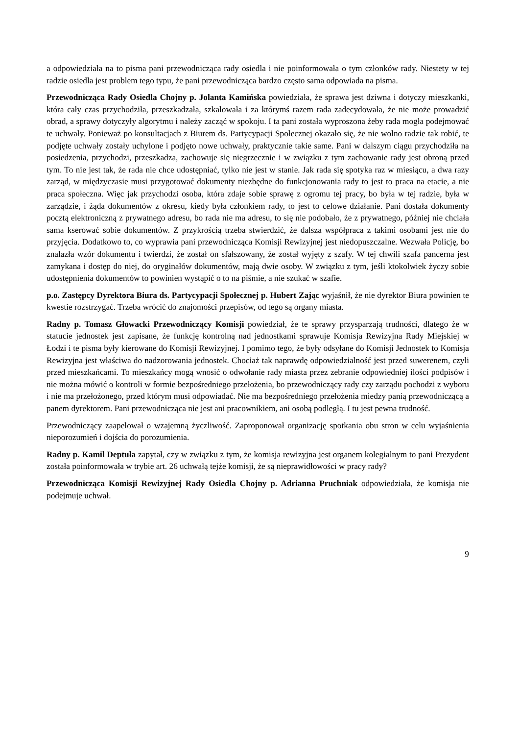a odpowiedziała na to pisma pani przewodnicząca rady osiedla i nie poinformowała o tym członków rady. Niestety w tej radzie osiedla jest problem tego typu, że pani przewodnicząca bardzo często sama odpowiada na pisma.
Przewodnicząca Rady Osiedla Chojny p. Jolanta Kamińska powiedziała, że sprawa jest dziwna i dotyczy mieszkanki, która cały czas przychodziła, przeszkadzała, szkalowała i za którymś razem rada zadecydowała, że nie może prowadzić obrad, a sprawy dotyczyły algorytmu i należy zacząć w spokoju. I ta pani została wyproszona żeby rada mogła podejmować te uchwały. Ponieważ po konsultacjach z Biurem ds. Partycypacji Społecznej okazało się, że nie wolno radzie tak robić, te podjęte uchwały zostały uchylone i podjęto nowe uchwały, praktycznie takie same. Pani w dalszym ciągu przychodziła na posiedzenia, przychodzi, przeszkadza, zachowuje się niegrzecznie i w związku z tym zachowanie rady jest obroną przed tym. To nie jest tak, że rada nie chce udostępniać, tylko nie jest w stanie. Jak rada się spotyka raz w miesiącu, a dwa razy zarząd, w międzyczasie musi przygotować dokumenty niezbędne do funkcjonowania rady to jest to praca na etacie, a nie praca społeczna. Więc jak przychodzi osoba, która zdaje sobie sprawę z ogromu tej pracy, bo była w tej radzie, była w zarządzie, i żąda dokumentów z okresu, kiedy była członkiem rady, to jest to celowe działanie. Pani dostała dokumenty pocztą elektroniczną z prywatnego adresu, bo rada nie ma adresu, to się nie podobało, że z prywatnego, później nie chciała sama kserować sobie dokumentów. Z przykrością trzeba stwierdzić, że dalsza współpraca z takimi osobami jest nie do przyjęcia. Dodatkowo to, co wyprawia pani przewodnicząca Komisji Rewizyjnej jest niedopuszczalne. Wezwała Policję, bo znalazła wzór dokumentu i twierdzi, że został on sfałszowany, że został wyjęty z szafy. W tej chwili szafa pancerna jest zamykana i dostęp do niej, do oryginałów dokumentów, mają dwie osoby. W związku z tym, jeśli ktokolwiek życzy sobie udostępnienia dokumentów to powinien wystąpić o to na piśmie, a nie szukać w szafie.
p.o. Zastępcy Dyrektora Biura ds. Partycypacji Społecznej p. Hubert Zając wyjaśnił, że nie dyrektor Biura powinien te kwestie rozstrzygać. Trzeba wrócić do znajomości przepisów, od tego są organy miasta.
Radny p. Tomasz Głowacki Przewodniczący Komisji powiedział, że te sprawy przysparzają trudności, dlatego że w statucie jednostek jest zapisane, że funkcję kontrolną nad jednostkami sprawuje Komisja Rewizyjna Rady Miejskiej w Łodzi i te pisma były kierowane do Komisji Rewizyjnej. I pomimo tego, że były odsyłane do Komisji Jednostek to Komisja Rewizyjna jest właściwa do nadzorowania jednostek. Chociaż tak naprawdę odpowiedzialność jest przed suwerenem, czyli przed mieszkańcami. To mieszkańcy mogą wnosić o odwołanie rady miasta przez zebranie odpowiedniej ilości podpisów i nie można mówić o kontroli w formie bezpośredniego przełożenia, bo przewodniczący rady czy zarządu pochodzi z wyboru i nie ma przełożonego, przed którym musi odpowiadać. Nie ma bezpośredniego przełożenia miedzy panią przewodniczącą a panem dyrektorem. Pani przewodnicząca nie jest ani pracownikiem, ani osobą podległą. I tu jest pewna trudność.
Przewodniczący zaapelował o wzajemną życzliwość. Zaproponował organizację spotkania obu stron w celu wyjaśnienia nieporozumień i dojścia do porozumienia.
Radny p. Kamil Deptuła zapytał, czy w związku z tym, że komisja rewizyjna jest organem kolegialnym to pani Prezydent została poinformowała w trybie art. 26 uchwałą tejże komisji, że są nieprawidłowości w pracy rady?
Przewodnicząca Komisji Rewizyjnej Rady Osiedla Chojny p. Adrianna Pruchniak odpowiedziała, że komisja nie podejmuje uchwał.
9